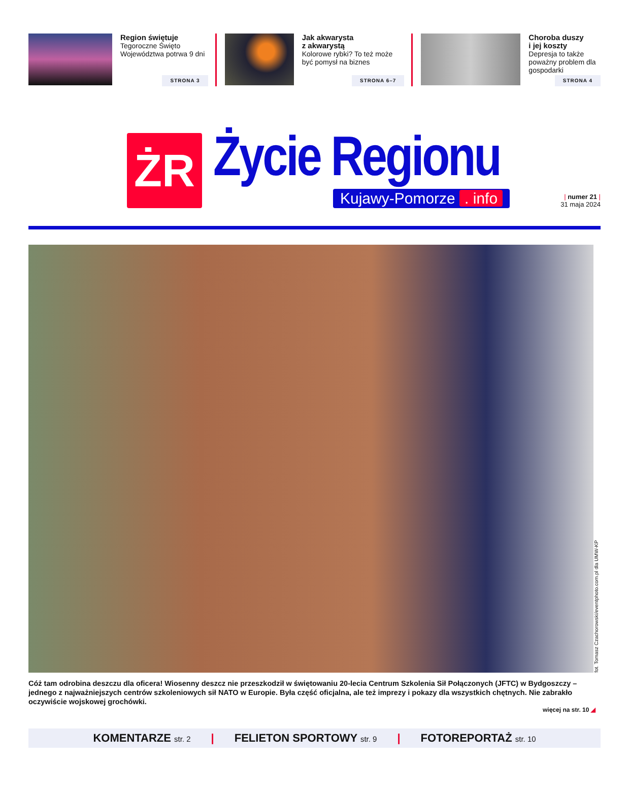Region świętuje
Tegoroczne Święto Województwa potrwa 9 dni
STRONA 3
Jak akwarysta
z akwarystą
Kolorowe rybki? To też może być pomysł na biznes
STRONA 6–7
Choroba duszy
i jej koszty
Depresja to także poważny problem dla gospodarki
STRONA 4
ŻR
Życie Regionu
Kujawy-Pomorze . info
| numer 21 |
31 maja 2024
fot. Tomasz Czachorowski/eventphoto.com.pl dla UMW-KP
Cóż tam odrobina deszczu dla oficera! Wiosenny deszcz nie przeszkodził w świętowaniu 20-lecia Centrum Szkolenia Sił Połączonych (JFTC) w Bydgoszczy – jednego z najważniejszych centrów szkoleniowych sił NATO w Europie. Była część oficjalna, ale też imprezy i pokazy dla wszystkich chętnych. Nie zabrakło oczywiście wojskowej grochówki.
więcej na str. 10 ◢
KOMENTARZE str. 2 | FELIETON SPORTOWY str. 9 | FOTOREPORTAŻ str. 10